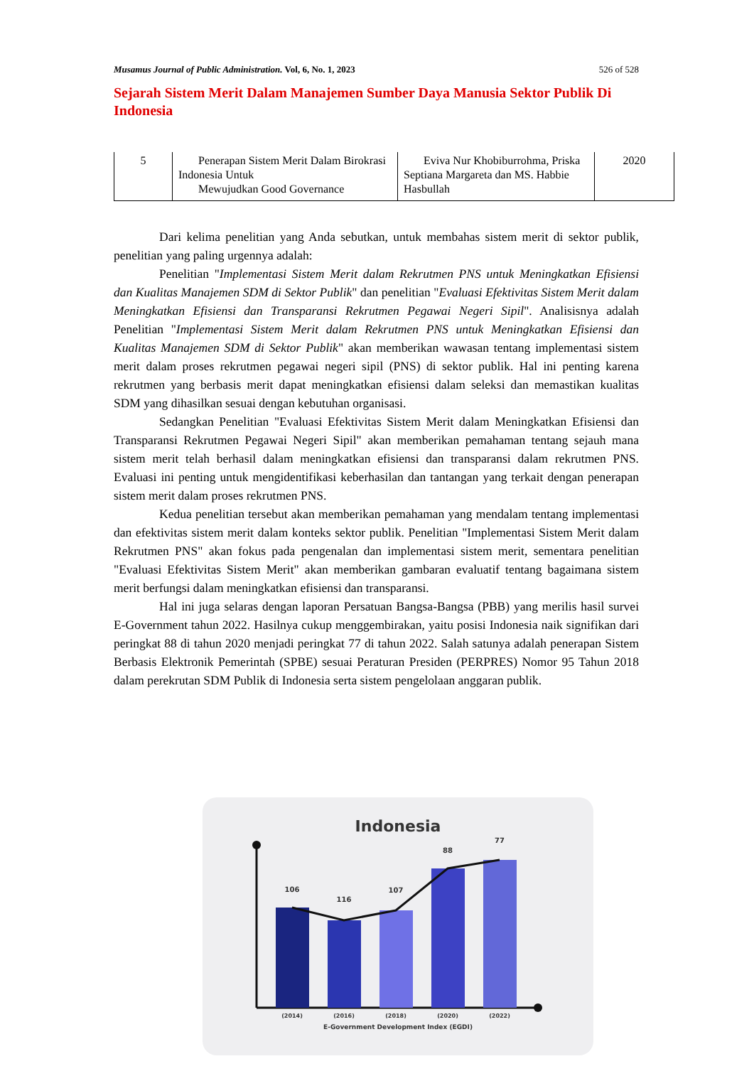Musamus Journal of Public Administration. Vol, 6, No. 1, 2023 526 of 528
Sejarah Sistem Merit Dalam Manajemen Sumber Daya Manusia Sektor Publik Di Indonesia
| 5 | Penerapan Sistem Merit Dalam Birokrasi Indonesia Untuk Mewujudkan Good Governance | Eviva Nur Khobiburrohma, Priska Septiana Margareta dan MS. Habbie Hasbullah | 2020 |
Dari kelima penelitian yang Anda sebutkan, untuk membahas sistem merit di sektor publik, penelitian yang paling urgennya adalah:
Penelitian "Implementasi Sistem Merit dalam Rekrutmen PNS untuk Meningkatkan Efisiensi dan Kualitas Manajemen SDM di Sektor Publik" dan penelitian "Evaluasi Efektivitas Sistem Merit dalam Meningkatkan Efisiensi dan Transparansi Rekrutmen Pegawai Negeri Sipil". Analisisnya adalah Penelitian "Implementasi Sistem Merit dalam Rekrutmen PNS untuk Meningkatkan Efisiensi dan Kualitas Manajemen SDM di Sektor Publik" akan memberikan wawasan tentang implementasi sistem merit dalam proses rekrutmen pegawai negeri sipil (PNS) di sektor publik. Hal ini penting karena rekrutmen yang berbasis merit dapat meningkatkan efisiensi dalam seleksi dan memastikan kualitas SDM yang dihasilkan sesuai dengan kebutuhan organisasi.
Sedangkan Penelitian "Evaluasi Efektivitas Sistem Merit dalam Meningkatkan Efisiensi dan Transparansi Rekrutmen Pegawai Negeri Sipil" akan memberikan pemahaman tentang sejauh mana sistem merit telah berhasil dalam meningkatkan efisiensi dan transparansi dalam rekrutmen PNS. Evaluasi ini penting untuk mengidentifikasi keberhasilan dan tantangan yang terkait dengan penerapan sistem merit dalam proses rekrutmen PNS.
Kedua penelitian tersebut akan memberikan pemahaman yang mendalam tentang implementasi dan efektivitas sistem merit dalam konteks sektor publik. Penelitian "Implementasi Sistem Merit dalam Rekrutmen PNS" akan fokus pada pengenalan dan implementasi sistem merit, sementara penelitian "Evaluasi Efektivitas Sistem Merit" akan memberikan gambaran evaluatif tentang bagaimana sistem merit berfungsi dalam meningkatkan efisiensi dan transparansi.
Hal ini juga selaras dengan laporan Persatuan Bangsa-Bangsa (PBB) yang merilis hasil survei E-Government tahun 2022. Hasilnya cukup menggembirakan, yaitu posisi Indonesia naik signifikan dari peringkat 88 di tahun 2020 menjadi peringkat 77 di tahun 2022. Salah satunya adalah penerapan Sistem Berbasis Elektronik Pemerintah (SPBE) sesuai Peraturan Presiden (PERPRES) Nomor 95 Tahun 2018 dalam perekrutan SDM Publik di Indonesia serta sistem pengelolaan anggaran publik.
Indonesia
106
116
107
88
77
(2014)
(2016)
(2018)
(2020)
(2022)
E-Government Development Index (EGDI)